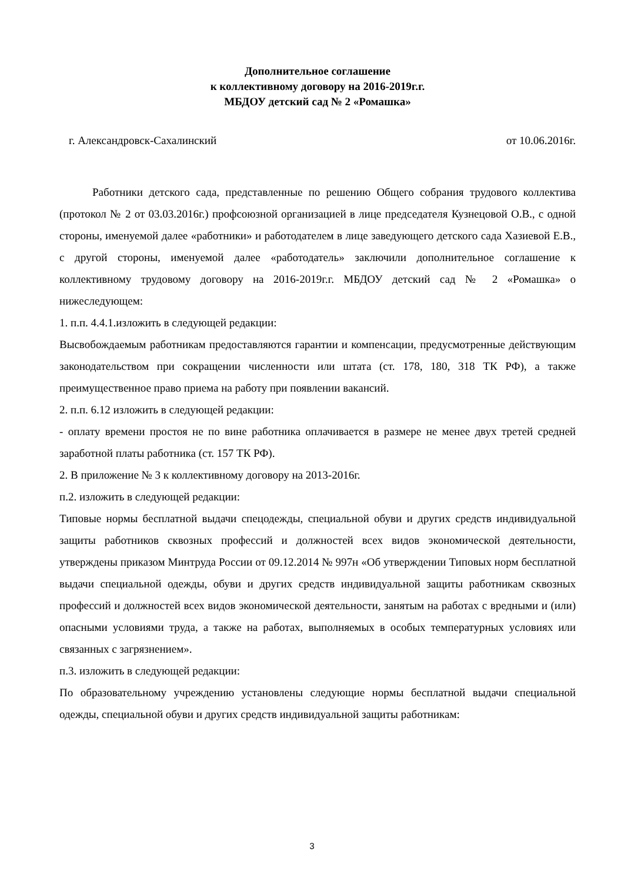Дополнительное соглашение
к коллективному договору на 2016-2019г.г.
МБДОУ детский сад № 2 «Ромашка»
г. Александровск-Сахалинский от 10.06.2016г.
Работники детского сада, представленные по решению Общего собрания трудового коллектива (протокол № 2 от 03.03.2016г.) профсоюзной организацией в лице председателя Кузнецовой О.В., с одной стороны, именуемой далее «работники» и работодателем в лице заведующего детского сада Хазиевой Е.В., с другой стороны, именуемой далее «работодатель» заключили дополнительное соглашение к коллективному трудовому договору на 2016-2019г.г. МБДОУ детский сад № 2 «Ромашка» о нижеследующем:
1. п.п. 4.4.1.изложить в следующей редакции:
Высвобождаемым работникам предоставляются гарантии и компенсации, предусмотренные действующим законодательством при сокращении численности или штата (ст. 178, 180, 318 ТК РФ), а также преимущественное право приема на работу при появлении вакансий.
2. п.п. 6.12 изложить в следующей редакции:
- оплату времени простоя не по вине работника оплачивается в размере не менее двух третей средней заработной платы работника (ст. 157 ТК РФ).
2. В приложение № 3 к коллективному договору на 2013-2016г.
п.2. изложить в следующей редакции:
Типовые нормы бесплатной выдачи спецодежды, специальной обуви и других средств индивидуальной защиты работников сквозных профессий и должностей всех видов экономической деятельности, утверждены приказом Минтруда России от 09.12.2014 № 997н «Об утверждении Типовых норм бесплатной выдачи специальной одежды, обуви и других средств индивидуальной защиты работникам сквозных профессий и должностей всех видов экономической деятельности, занятым на работах с вредными и (или) опасными условиями труда, а также на работах, выполняемых в особых температурных условиях или связанных с загрязнением».
п.3. изложить в следующей редакции:
По образовательному учреждению установлены следующие нормы бесплатной выдачи специальной одежды, специальной обуви и других средств индивидуальной защиты работникам:
3